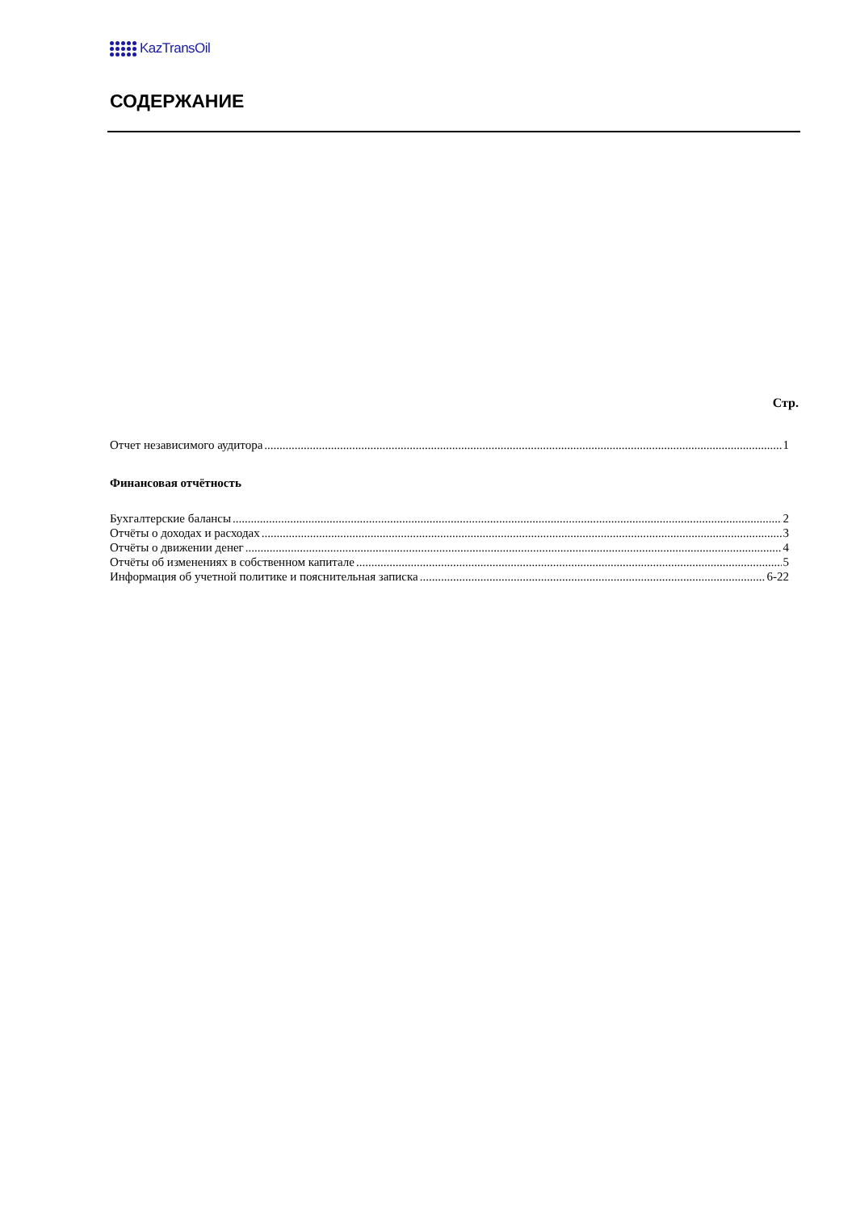KazTransOil
СОДЕРЖАНИЕ
Стр.
Отчет независимого аудитора 1
Финансовая отчётность
Бухгалтерские балансы 2
Отчёты о доходах и расходах 3
Отчёты о движении денег 4
Отчёты об изменениях в собственном капитале 5
Информация об учетной политике и пояснительная записка 6-22